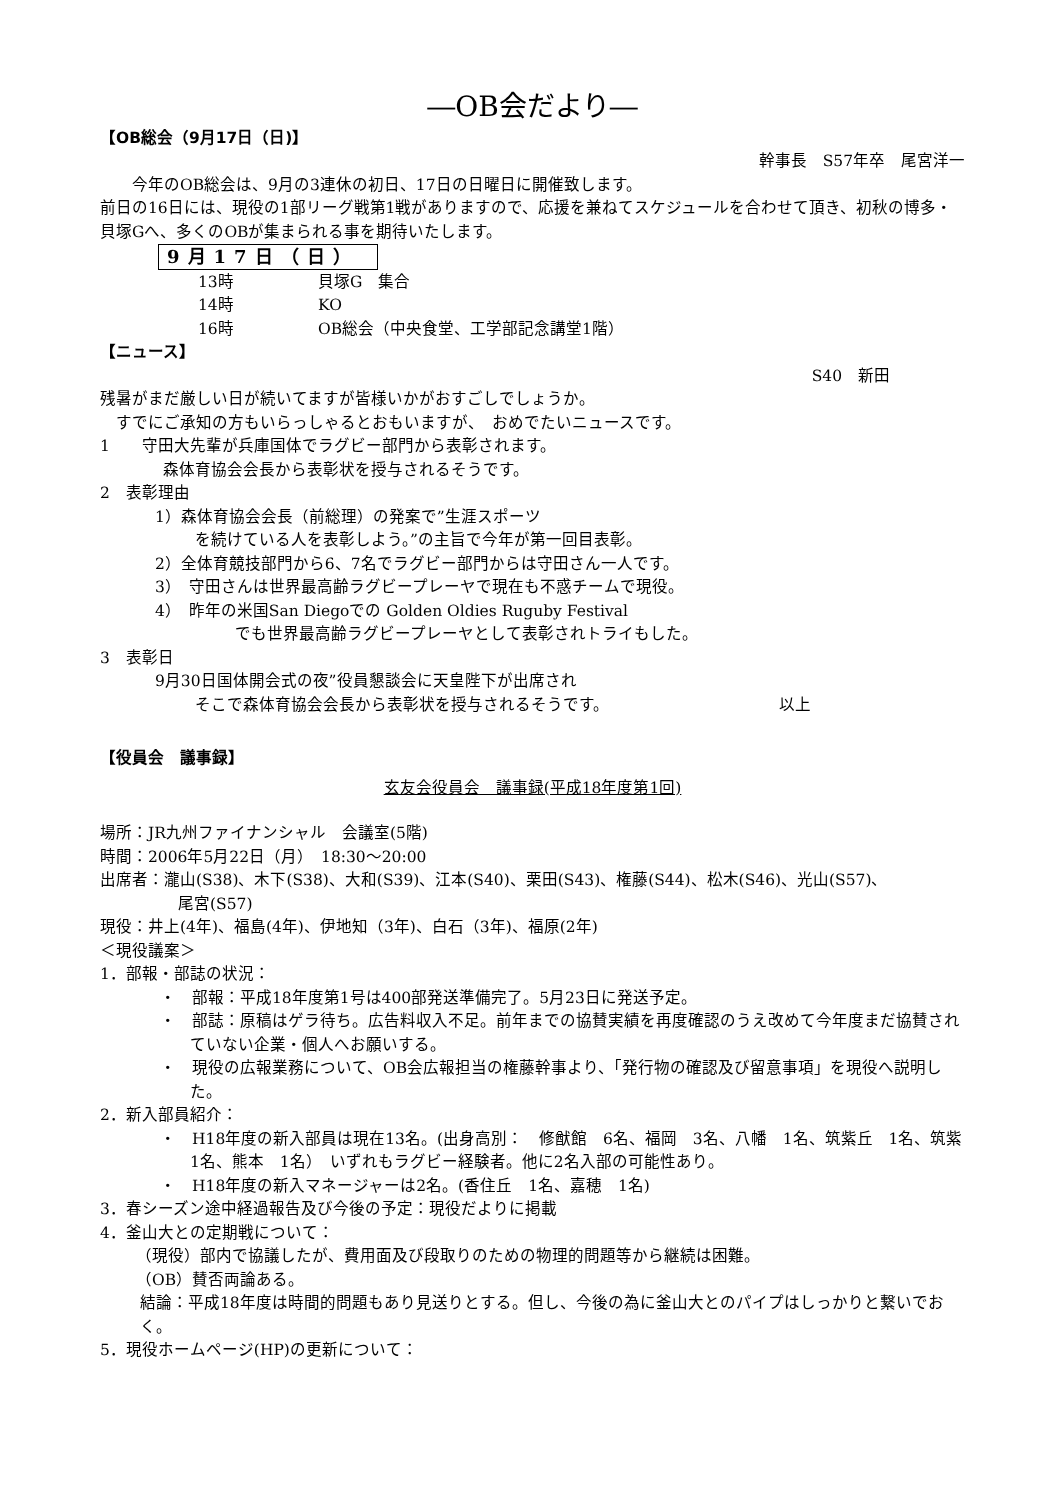―OB会だより―
【OB総会（9月17日（日)】
幹事長　S57年卒　尾宮洋一
　　今年のOB総会は、9月の3連休の初日、17日の日曜日に開催致します。
前日の16日には、現役の1部リーグ戦第1戦がありますので、応援を兼ねてスケジュールを合わせて頂き、初秋の博多・貝塚Gへ、多くのOBが集まられる事を期待いたします。
9月17日（日）
13時 貝塚G　集合
14時 KO
16時 OB総会（中央食堂、工学部記念講堂1階）
【ニュース】
S40　新田
残暑がまだ厳しい日が続いてますが皆様いかがおすごしでしょうか。
　すでにご承知の方もいらっしゃるとおもいますが、　おめでたいニュースです。
1　　守田大先輩が兵庫国体でラグビー部門から表彰されます。
森体育協会会長から表彰状を授与されるそうです。
2　表彰理由
1）森体育協会会長（前総理）の発案で”生涯スポーツ
を続けている人を表彰しよう。”の主旨で今年が第一回目表彰。
2）全体育競技部門から6、7名でラグビー部門からは守田さん一人です。
3）　守田さんは世界最高齢ラグビープレーヤで現在も不惑チームで現役。
4）　昨年の米国San Diegoでの Golden Oldies Ruguby Festival
でも世界最高齢ラグビープレーヤとして表彰されトライもした。
3　表彰日
9月30日国体開会式の夜”役員懇談会に天皇陛下が出席され
そこで森体育協会会長から表彰状を授与されるそうです。 以上
【役員会　議事録】
玄友会役員会　議事録(平成18年度第1回)
場所：JR九州ファイナンシャル　会議室(5階)
時間：2006年5月22日（月）　18:30～20:00
出席者：瀧山(S38)、木下(S38)、大和(S39)、江本(S40)、栗田(S43)、権藤(S44)、松木(S46)、光山(S57)、
尾宮(S57)
現役：井上(4年)、福島(4年)、伊地知（3年)、白石（3年)、福原(2年)
＜現役議案＞
1．部報・部誌の状況：
・　部報：平成18年度第1号は400部発送準備完了。5月23日に発送予定。
・　部誌：原稿はゲラ待ち。広告料収入不足。前年までの協賛実績を再度確認のうえ改めて今年度まだ協賛されていない企業・個人へお願いする。
・　現役の広報業務について、OB会広報担当の権藤幹事より、「発行物の確認及び留意事項」を現役へ説明した。
2．新入部員紹介：
・　H18年度の新入部員は現在13名。(出身高別：　修猷館　6名、福岡　3名、八幡　1名、筑紫丘　1名、筑紫　1名、熊本　1名）　いずれもラグビー経験者。他に2名入部の可能性あり。
・　H18年度の新入マネージャーは2名。(香住丘　1名、嘉穂　1名)
3．春シーズン途中経過報告及び今後の予定：現役だよりに掲載
4．釜山大との定期戦について：
（現役）部内で協議したが、費用面及び段取りのための物理的問題等から継続は困難。
（OB）賛否両論ある。
結論：平成18年度は時間的問題もあり見送りとする。但し、今後の為に釜山大とのパイプはしっかりと繋いでおく。
5．現役ホームページ(HP)の更新について：